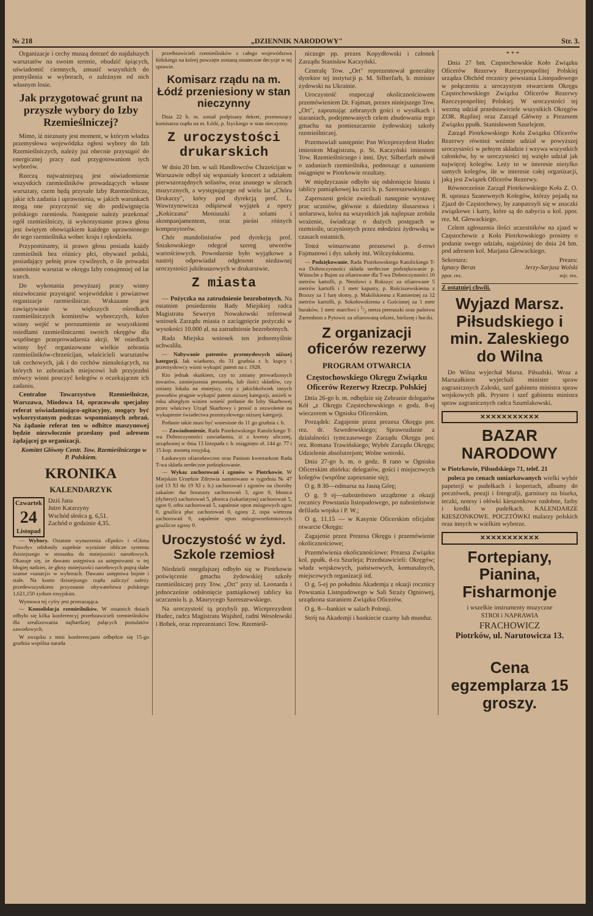№ 218 „DZIENNIK NARODOWY" Str. 3.
Organizacje i cechy muszą dotrzeć do najdalszych warsztatów na swoim terenie, obudzić śpiących, uświadomić ciemnych, zmusić wszystkich do pomyślenia w wyborach, o zależnym od nich własnym losie.
Jak przygotować grunt na przyszłe wybory do Izby Rzemieślniczej?
Mimo, iż nieznany jest moment, w którym władza przemysłowa wojewódzka ogłosi wybory do Izb Rzemieślniczych, należy już obecnie przystąpić do energicznej pracy nad przygotowaniem tych wyborów.
Rzeczą najważniejszą jest uświadomienie wszystkich rzemieślników prowadzących własne warsztaty, czem będą przyszłe Izby Rzemieślnicze, jakie ich zadania i uprawnienia, w jakich warunkach mogą one przyczynić się do podźwignięcia polskiego rzemiosła. Następnie należy przekonać ogół rzemieślniczy, iż wykorzystanie prawa głosu jest świętym obowiązkiem każdego uprawnionego do tego rzemieślnika wobec kraju i rękodzieła.
Przypominamy, iż prawo głosu posiada każdy rzemieślnik bez różnicy płci, obywatel polski, posiadający pełnię praw cywilnych, o ile prowadzi samoistnie warsztat w okręgu Izby conajmniej od lat trzech.
Do wykonania powyższej pracy winny niezwłocznie przystąpić wojewódzkie i powiatowe organizacje rzemieślnicze. Wskazane jest zawiązywanie w większych ośrodkach rzemieślniczych komitetów wyborczych, które winny wejść w porozumienie ze wszystkiemi osiedlami rzemieślniczemi swoich okręgów dla wspólnego przeprowadzenia akcji. W osiedlach winny być organizowane wielkie zebrania rzemieślników-chrześcijan, właścicieli warsztatów tak cechowych, jak i do cechów nienależących, na których to zebraniach miejscowi lub przyjezdni mówcy winni pouczyć kolegów o oczekającem ich zadaniu.
Centralne Towarzystwo Rzemieślnicze, Warszawa, Miodowa 14, opracowało specjalny referat uświadamiająco-agitacyjny, mogący być wykorzystanym podczas wspomnianych zebrań. Na żądanie referat ten w odbitce maszynowej będzie niezwłocznie przesłany pod adresem żądającej go organizacji.
Komitet Główny Centr. Tow. Rzemieślniczego w P. Polskiem.
KRONIKA
KALENDARZYK
Czwartek
24
Listopad
Dziś Jana
Jutro Katarzyny
Wschód słońca g. 6,51.
Zachód o godzinie 4,35.
— Wybory. Ostatnie wynurzenia «Epoki» i «Głosu Prawdy» odsłoniły zupełnie wyraźnie oblicze systemu dzisiejszego w stosunku do mniejszości narodowych. Okazuje się, że dawano ustępstwa za ustępstwami w tej błogiej nadziei, że głosy mniejszości narodowych poprą słabe szanse «sanacji» w wyborach. Dawano ustępstwa hojnie i stale. Na konto dzisiejszego rządu zaliczyć należy przedewszystkiem przyznanie obywatelstwa polskiego 1,621,150 żydom rosyjskim.
Wymowa tej cyfry jest przerażająca.
— Konsolidacja rzemieślników. W ostatnich dniach odbyło się kilka konferencyj przedstawicieli rzemieślników dla zrealizowania najbardziej palących postulatów zawodowych.
W związku z temi konferencjami odbędzie się 15-go grudnia wspólna narada
przedstawicieli rzemieślników z całego województwa łódzkiego na której powzięte zostaną ostateczne decyzje w tej sprawie.
Komisarz rządu na m. Łódź przeniesiony w stan nieczynny
Dnia 22 b. m. został podpisany dekret, przenoszący komisarza rządu na m. Łódź, p. Iżyckiego w stan nieczynny.
Z uroczystości drukarskich
W dniu 20 bm. w sali Handlowców Chrześcijan w Warszawie odbył się wspaniały koncert z udziałem pierwszorzędnych solistów, oraz znanego w sferach muzycznych, a występującego od wielu lat „Chóru Drukarzy", który pod dyrekcją prof. L. Wawrzynowicza odśpiewał wyjątek z opery „Kokiczana" Moniuszki z solami i akompanjamentem, oraz pieśni różnych kompozytorów.
Chór mandolinistów pod dyrekcją prof. Śniakowskiego odegrał szereg utworów wartościowych. Powodzenie było wyjątkowe a nastrój odpowiadał odgłosom niedawnej uroczystości jubileuszowych w drukarstwie.
Z miasta
— Pożyczka na zatrudnienie bezrobotnych. Na ostatnim posiedzeniu Rady Miejskiej radca Magistratu Seweryn Nowakowski referował wniosek Zarządu miasta o zaciągnięcie pożyczki w wysokości 10.000 zł. na zatrudnienie bezrobotnych.
Rada Miejska wniosek ten jednomyślnie uchwaliła.
— Nabywanie patentów przemysłowych niższej kategorji. Jak wiadomo, do 31 grudnia r. b. kupcy i przemysłowcy winni wykupić patent na r. 1928.
Kto jednak skutkiem, czy to zmiany prowadzonych towarów, zmniejszenia personelu, lub ilości składów, czy zmiany lokalu na mniejszy, czy z jakichkolwiek innych powodów pragnie wykupić patent niższej kategorji, aniżeli w roku ubiegłym winien wnieść podanie do Izby Skarbowej przez właściwy Urząd Skarbowy i prosić o zezwolenie na wykupienie świadectwa przemysłowego niższej kategorji.
Podanie takie musi być wniesione do 11 go grudnia r. b.
— Zawiadomienie. Rada Piotrkowskiego Katolickiego T-wa Dobroczynności zawiadamia, iż z kwesty ulicznej, urządzonej w dniu 13 listopada r. b. osiągnięto zł. 144 gr. 77 i 15 kop. monetą rosyjską.
Łaskawym ofiarodawcom oraz Paniom kwestarkom Rada T-wa składa serdeczne podziękowanie.
— Wykaz zachorowań i zgonów w Piotrkowie. W Miejskim Urzędzie Zdrowia zanotowano w tygodniu № 47 (od 13 XI do 19 XI r. b.) zachorowań i zgonów na choroby zakaźne: dur brzuszny zachorowań 3, zgon 0, błonica (dyfteryt) zachorowań 5, płonica (szkarlatyna) zachorowań 5, zgon 0, odra zachorowań 5, zapalenie opon mózgowych zgon 0, gruźlica płuc zachorowań 0, zgony 2, ospa wietrzna zachorowań 0, zapalenie opon mózgowordzeniowych gruźlicze zgony 0.
Uroczystość w żyd. Szkole rzemiosł
Niedzieli onegdajszej odbyło się w Piotrkowie poświęcenie gmachu żydowskiej szkoły rzemieślniczej przy Tow. „Ort" przy ul. Leonarda i jednocześnie odsłonięcie pamiątkowej tablicy ku uczczeniu b. p. Maurycego Szereszewskiego.
Na uroczystość tą przybyli pp. Wiceprezydent Hudec, radca Magistratu Wajshof, radni Wesołowski i Bobek, oraz reprezentanci Tow. Rzemieśl-
niczego pp. prezes Kopydłowski i członek Zarządu Stanisław Kaczyński.
Centralę Tow. „Ort" reprezentował generalny dyrektor tej instytucji p. M. Silberfarb, b. minister żydowski na Ukrainie.
Uroczystość rozpoczął okolicznościowem przemówieniem Dr. Fajman, prezes niniejszego Tow. „Ort", zapoznając zebranych gości o wysiłkach i staraniach, podejmowanych celem zbudowania tego gmachu na pomieszczenie żydowskiej szkoły rzemieślniczej.
Przemawiali uastępnie: Pan Wiceprezydent Hudec imieniem Magistratu, p. St. Kaczyński imieniem Tow. Rzemieślnicsego i inni. Dyr. Silberfarb mówił o zadaniach rzemieślnika, podnosząc z uznaniem osiągnięte w Piotrkowie rezultaty.
W międzyczasie odbyło się odsłonięcie biustu i tablicy pamiątkowej ku czci b. p. Szereszewskiego.
Zaproszeni goście zwiedzali następnie wystawę prac uczniów, głównie z dziedziny ślusarstwa i stolarstwa, która na wszystkich jak najlepsze zrobiła wrażenie, świadcząc o dużych postępach w rzemiośle, uczynionych przez młodzież żydowską w czasach ostatnich.
Toteż winszowano prezesowi p. d-rowi Fajmanowi i dyr. szkoły inż. Wilczyńskiemu.
— Podziękowanie. Rada Piotrkowskiego Katolickiego T-wa Dobroczynności składa serdeczne podziękowanie p. Wünsche z Bujen za ofiarowane dla T-wa Dobroczynności 10 metrów kartofli, p. Netzlowi z Rokszyc za ofiarowane 5 metrów kartofli i 1 metr kapusty, p. Rościszewskiemu z Brzozy za 1 furę słomy, p. Makólskiemu z Kamiennej za 12 metrów kartofli, p. Sokołowskiemu z Gościnnej za 1 metr buraków, 1 metr marchwi i 1/2 metra pietruszki oraz państwu Zarembom z Pytowic za ofiarowaną odzież, bieliznę i buciki.
Z organizacji oficerów rezerwy
PROGRAM OTWARCIA
Częstochowskiego Okręgu Związku Oficerów Rezerwy Rzeczp. Polskiej
Dnia 26-go b. m. odbędzie się Zebranie delegatów Kół „z Okręgu Częstochowskiego o godz. 8-ej wieczorem w Ognisku Oficerskim.
Porządek: Zagajenie przez prezesa Okręgu por. rez. dr. Szwedowskiego; Sprawozdanie z działalności tymczasowego Zarządu Okręgu por. rez. Romana Trawińskiego; Wybór Zarządu Okręgu; Udzielenie absolutorjum; Wolne wnioski.
Dnia 27-go b. m. o godz. 8 rano w Ognisku Oficerskim zbiórka: delegatów, gości i miejscowych kolegów (wspólne zapoznanie się);
O g. 8 30—odmarsz na Jasną Górę;
O g. 9 ej—nabożeństwo urządzone z okazji rocznicy Powstania listopadowego, po nabożeństwie defilada wojska i P. W.;
O g. 11.15 — w Kasynie Oficerskim oficjalne otwarcie Okręgu:
Zagajenie przez Prezesa Okręgu i przemówienie okolicznościowe;
Przemówienia okolicznościowe: Prezesa Związku kol. ppułk. d-ra Szurleja; Przedstawicieli: Okręgów; władz wojskowych, państwowych, komunalnych, miejscowych organizacji itd.
O g. 5-ej po południu Akademja z okazji rocznicy Powstania Listopadowego w Sali Straży Ogniowej, urządzona staraniem Związku Oficerów.
O g. 8—bankiet w salach Polonji.
Strój na Akademji i bankiecie czarny lub mundur.
* * *
Dnia 27 bm. Częstochowskie Koło Związku Oficerów Rezerwy Rzeczypospolitej Polskiej urządza Obchód rocznicy powstania Listopadowego w połączeniu z uroczystym otwarciem Okręgu Częstochowskiego Związku Oficerów Rezerwy Rzeczypospolitej Polskiej. W uroczystości tej wezmą udział przedstawiciele wszystkich Okręgów ZOR. Rzplitej oraz Zarząd Główny z Prezesem Związku ppułk. Stanisławem Szurlejem.
Zarząd Piotrkowskiego Koła Związku Oficerów Rezerwy również weźmie udział w powyższej uroczystości w pełnym składzie i wzywa wszystkich członków, by w uroczystości tej wzięło udział jak najwięcej kolegów. Leży to w interesie nietylko samych kolegów, ile w interesie całej organizacji, jaką jest Związek Oficerów Rezerwy.
Równocześnie Zarząd Piotrkowskiego Koła Z. O. R. uprasza Szanownych Kolegów, którzy pojadą na Zjazd do Częstochowy, by zaopatrzyli się w znaczki związkowe i karty, które są do nabycia u kol. ppor. rez. M. Głowackiego.
Celem zgłoszenia ilości uczestników na zjazd w Częstochowie z Koła Piotrkowskiego prosimy o podanie swego udziału, najpóźniej do dnia 24 bm. pod adresem kol. Marjana Głowackiego.
Sekretarz:
Ignacy Beras
ppor. rez. Prezes:
Jerzy-Sarjusz Wolski
mjr. rez.
Z ostatniej chwili.
Wyjazd Marsz. Piłsudskiego i min. Zaleskiego do Wilna
Do Wilna wyjechał Marsz. Piłsudski. Wraz z Marszałkiem wyjechali minister spraw zagranicznych Zaleski, szef gabinetu ministra spraw wojskowych płk. Prystor i szef gabinetu ministra spraw zagranicznych radca Szumlakowski.
✕✕✕✕✕✕✕✕✕✕✕
BAZAR NARODOWY
w Piotrkowie, Piłsudskiego 71, telef. 21
poleca po cenach umiarkowanych wielki wybór papeterji w pudełkach i kopertach, albumy do pocztówek, poezji i fotografji, garnitury na biurka, teczki, notesy i ołówki kieszonkowe ozdobne, farby i kredki w pudełkach. KALENDARZE KIESZONKOWE. POCZTÓWKI malarzy polskich oraz innych w wielkim wyborze.
✕✕✕✕✕✕✕✕✕✕✕
Fortepiany, Pianina, Fisharmonje
i wszelkie instrumenty muzyczne
STROI i NAPRAWIA
FRACHOWICZ
Piotrków, ul. Narutowicza 13.
Cena egzemplarza 15 groszy.